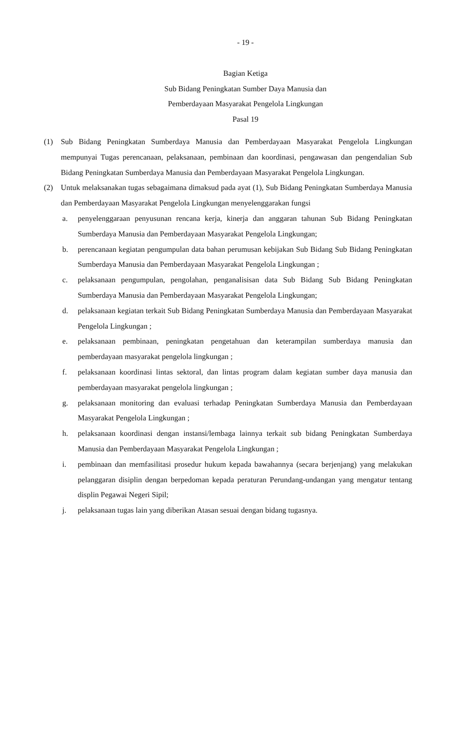- 19 -
Bagian Ketiga
Sub Bidang Peningkatan Sumber Daya Manusia dan
Pemberdayaan Masyarakat Pengelola Lingkungan
Pasal 19
(1) Sub Bidang Peningkatan Sumberdaya Manusia dan Pemberdayaan Masyarakat Pengelola Lingkungan mempunyai Tugas perencanaan, pelaksanaan, pembinaan dan koordinasi, pengawasan dan pengendalian Sub Bidang Peningkatan Sumberdaya Manusia dan Pemberdayaan Masyarakat Pengelola Lingkungan.
(2) Untuk melaksanakan tugas sebagaimana dimaksud pada ayat (1), Sub Bidang Peningkatan Sumberdaya Manusia dan Pemberdayaan Masyarakat Pengelola Lingkungan menyelenggarakan fungsi
a. penyelenggaraan penyusunan rencana kerja, kinerja dan anggaran tahunan Sub Bidang Peningkatan Sumberdaya Manusia dan Pemberdayaan Masyarakat Pengelola Lingkungan;
b. perencanaan kegiatan pengumpulan data bahan perumusan kebijakan Sub Bidang Sub Bidang Peningkatan Sumberdaya Manusia dan Pemberdayaan Masyarakat Pengelola Lingkungan ;
c. pelaksanaan pengumpulan, pengolahan, penganalisisan data Sub Bidang Sub Bidang Peningkatan Sumberdaya Manusia dan Pemberdayaan Masyarakat Pengelola Lingkungan;
d. pelaksanaan kegiatan terkait Sub Bidang Peningkatan Sumberdaya Manusia dan Pemberdayaan Masyarakat Pengelola Lingkungan ;
e. pelaksanaan pembinaan, peningkatan pengetahuan dan keterampilan sumberdaya manusia dan pemberdayaan masyarakat pengelola lingkungan ;
f. pelaksanaan koordinasi lintas sektoral, dan lintas program dalam kegiatan sumber daya manusia dan pemberdayaan masyarakat pengelola lingkungan ;
g. pelaksanaan monitoring dan evaluasi terhadap Peningkatan Sumberdaya Manusia dan Pemberdayaan Masyarakat Pengelola Lingkungan ;
h. pelaksanaan koordinasi dengan instansi/lembaga lainnya terkait sub bidang Peningkatan Sumberdaya Manusia dan Pemberdayaan Masyarakat Pengelola Lingkungan ;
i. pembinaan dan memfasilitasi prosedur hukum kepada bawahannya (secara berjenjang) yang melakukan pelanggaran disiplin dengan berpedoman kepada peraturan Perundang-undangan yang mengatur tentang displin Pegawai Negeri Sipil;
j. pelaksanaan tugas lain yang diberikan Atasan sesuai dengan bidang tugasnya.